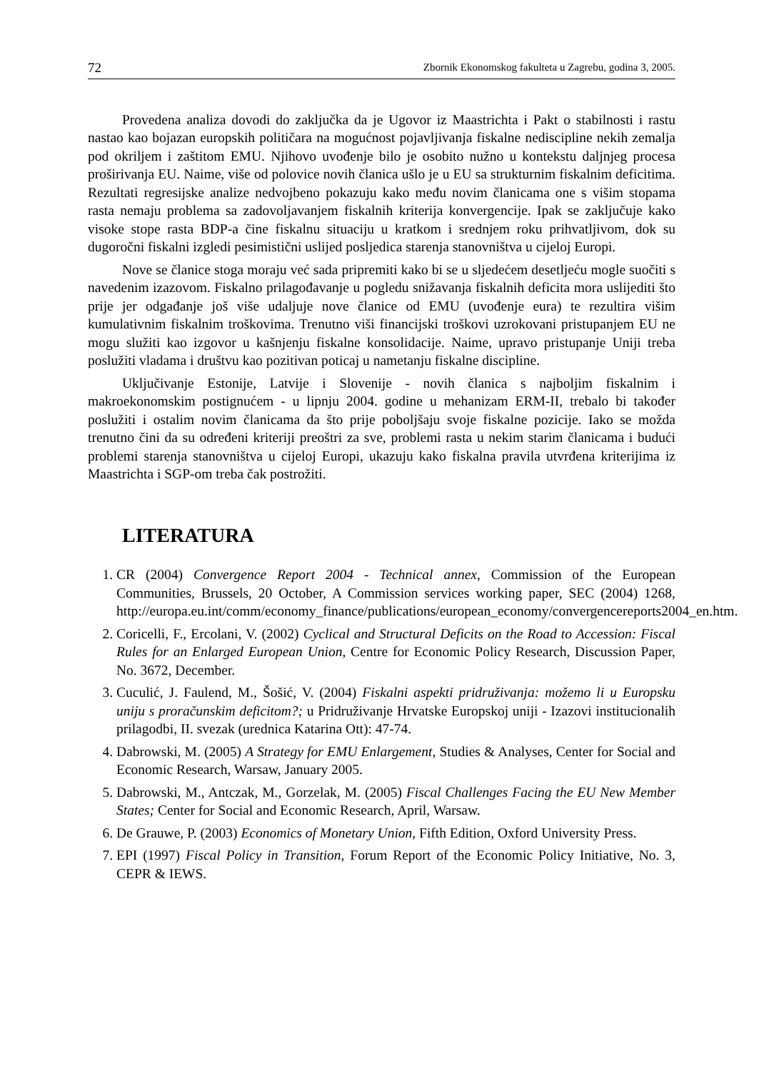72 Zbornik Ekonomskog fakulteta u Zagrebu, godina 3, 2005.
Provedena analiza dovodi do zaključka da je Ugovor iz Maastrichta i Pakt o stabilnosti i rastu nastao kao bojazan europskih političara na mogućnost pojavljivanja fiskalne nediscipline nekih zemalja pod okriljem i zaštitom EMU. Njihovo uvođenje bilo je osobito nužno u kontekstu daljnjeg procesa proširivanja EU. Naime, više od polovice novih članica ušlo je u EU sa strukturnim fiskalnim deficitima. Rezultati regresijske analize nedvojbeno pokazuju kako među novim članicama one s višim stopama rasta nemaju problema sa zadovoljavanjem fiskalnih kriterija konvergencije. Ipak se zaključuje kako visoke stope rasta BDP-a čine fiskalnu situaciju u kratkom i srednjem roku prihvatljivom, dok su dugoročni fiskalni izgledi pesimistični uslijed posljedica starenja stanovništva u cijeloj Europi.
Nove se članice stoga moraju već sada pripremiti kako bi se u sljedećem desetljeću mogle suočiti s navedenim izazovom. Fiskalno prilagođavanje u pogledu snižavanja fiskalnih deficita mora uslijediti što prije jer odgađanje još više udaljuje nove članice od EMU (uvođenje eura) te rezultira višim kumulativnim fiskalnim troškovima. Trenutno viši financijski troškovi uzrokovani pristupanjem EU ne mogu služiti kao izgovor u kašnjenju fiskalne konsolidacije. Naime, upravo pristupanje Uniji treba poslužiti vladama i društvu kao pozitivan poticaj u nametanju fiskalne discipline.
Uključivanje Estonije, Latvije i Slovenije - novih članica s najboljim fiskalnim i makroekonomskim postignućem - u lipnju 2004. godine u mehanizam ERM-II, trebalo bi također poslužiti i ostalim novim članicama da što prije poboljšaju svoje fiskalne pozicije. Iako se možda trenutno čini da su određeni kriteriji preoštri za sve, problemi rasta u nekim starim članicama i budući problemi starenja stanovništva u cijeloj Europi, ukazuju kako fiskalna pravila utvrđena kriterijima iz Maastrichta i SGP-om treba čak postrožiti.
LITERATURA
1. CR (2004) Convergence Report 2004 - Technical annex, Commission of the European Communities, Brussels, 20 October, A Commission services working paper, SEC (2004) 1268, http://europa.eu.int/comm/economy_finance/publications/european_economy/convergencereports2004_en.htm.
2. Coricelli, F., Ercolani, V. (2002) Cyclical and Structural Deficits on the Road to Accession: Fiscal Rules for an Enlarged European Union, Centre for Economic Policy Research, Discussion Paper, No. 3672, December.
3. Cuculić, J. Faulend, M., Šošić, V. (2004) Fiskalni aspekti pridruživanja: možemo li u Europsku uniju s proračunskim deficitom?; u Pridruživanje Hrvatske Europskoj uniji - Izazovi institucionalih prilagodbi, II. svezak (urednica Katarina Ott): 47-74.
4. Dabrowski, M. (2005) A Strategy for EMU Enlargement, Studies & Analyses, Center for Social and Economic Research, Warsaw, January 2005.
5. Dabrowski, M., Antczak, M., Gorzelak, M. (2005) Fiscal Challenges Facing the EU New Member States; Center for Social and Economic Research, April, Warsaw.
6. De Grauwe, P. (2003) Economics of Monetary Union, Fifth Edition, Oxford University Press.
7. EPI (1997) Fiscal Policy in Transition, Forum Report of the Economic Policy Initiative, No. 3, CEPR & IEWS.